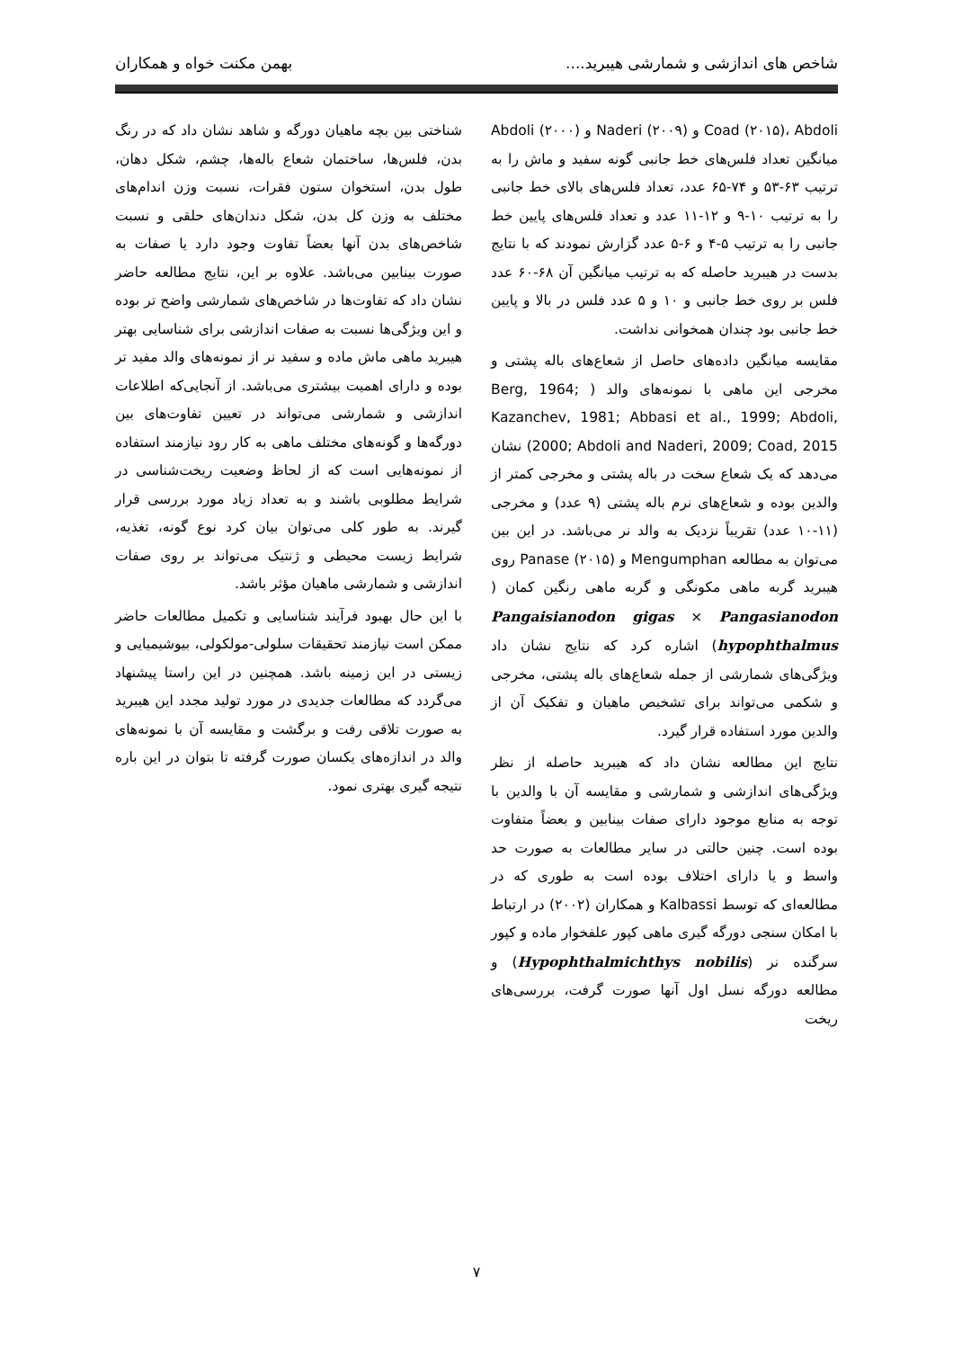شاخص های اندازشی و شمارشی هیبرید.... بهمن مکنت خواه و همکاران
Coad (۲۰۱۵)، Abdoli و Naderi (۲۰۰۹) و Abdoli (۲۰۰۰) میانگین تعداد فلس‌های خط جانبی گونه سفید و ماش را به ترتیب ۶۳-۵۳ و ۷۴-۶۵ عدد، تعداد فلس‌های بالای خط جانبی را به ترتیب ۱۰-۹ و ۱۲-۱۱ عدد و تعداد فلس‌های پایین خط جانبی را به ترتیب ۵-۴ و ۶-۵ عدد گزارش نمودند که با نتایج بدست در هیبرید حاصله که به ترتیب میانگین آن ۶۸-۶۰ عدد فلس بر روی خط جانبی و ۱۰ و ۵ عدد فلس در بالا و پایین خط جانبی بود چندان همخوانی نداشت.
مقایسه میانگین داده‌های حاصل از شعاع‌های باله پشتی و مخرجی این ماهی با نمونه‌های والد ( Berg, 1964; Kazanchev, 1981; Abbasi et al., 1999; Abdoli, 2000; Abdoli and Naderi, 2009; Coad, 2015) نشان می‌دهد که یک شعاع سخت در باله پشتی و مخرجی کمتر از والدین بوده و شعاع‌های نرم باله پشتی (۹ عدد) و مخرجی (۱۱-۱۰ عدد) تقریباً نزدیک به والد نر می‌باشد. در این بین می‌توان به مطالعه Mengumphan و Panase (۲۰۱۵) روی هیبرید گربه ماهی مکونگی و گربه ماهی رنگین کمان ( Pangaisianodon gigas × Pangasianodon hypophthalmus) اشاره کرد که نتایج نشان داد ویژگی‌های شمارشی از جمله شعاع‌های باله پشتی، مخرجی و شکمی می‌تواند برای تشخیص ماهیان و تفکیک آن از والدین مورد استفاده قرار گیرد.
نتایج این مطالعه نشان داد که هیبرید حاصله از نظر ویژگی‌های اندازشی و شمارشی و مقایسه آن با والدین با توجه به منابع موجود دارای صفات بینابین و بعضاً متفاوت بوده است. چنین حالتی در سایر مطالعات به صورت حد واسط و یا دارای اختلاف بوده است به طوری که در مطالعه‌ای که توسط Kalbassi و همکاران (۲۰۰۲) در ارتباط با امکان سنجی دورگه گیری ماهی کپور علفخوار ماده و کپور سرگنده نر (Hypophthalmichthys nobilis) و مطالعه دورگه نسل اول آنها صورت گرفت، بررسی‌های ریخت
شناختی بین بچه ماهیان دورگه و شاهد نشان داد که در رنگ بدن، فلس‌ها، ساختمان شعاع باله‌ها، چشم، شکل دهان، طول بدن، استخوان ستون فقرات، نسبت وزن اندام‌های مختلف به وزن کل بدن، شکل دندان‌های حلقی و نسبت شاخص‌های بدن آنها بعضاً تفاوت وجود دارد یا صفات به صورت بینابین می‌باشد. علاوه بر این، نتایج مطالعه حاضر نشان داد که تفاوت‌ها در شاخص‌های شمارشی واضح تر بوده و این ویژگی‌ها نسبت به صفات اندازشی برای شناسایی بهتر هیبرید ماهی ماش ماده و سفید نر از نمونه‌های والد مفید تر بوده و دارای اهمیت بیشتری می‌باشد. از آنجایی‌که اطلاعات اندازشی و شمارشی می‌تواند در تعیین تفاوت‌های بین دورگه‌ها و گونه‌های مختلف ماهی به کار رود نیازمند استفاده از نمونه‌هایی است که از لحاظ وضعیت ریخت‌شناسی در شرایط مطلوبی باشند و به تعداد زیاد مورد بررسی قرار گیرند. به طور کلی می‌توان بیان کرد نوع گونه، تغذیه، شرایط زیست محیطی و ژنتیک می‌تواند بر روی صفات اندازشی و شمارشی ماهیان مؤثر باشد.
با این حال بهبود فرآیند شناسایی و تکمیل مطالعات حاضر ممکن است نیازمند تحقیقات سلولی-مولکولی، بیوشیمیایی و زیستی در این زمینه باشد. همچنین در این راستا پیشنهاد می‌گردد که مطالعات جدیدی در مورد تولید مجدد این هیبرید به صورت تلاقی رفت و برگشت و مقایسه آن با نمونه‌های والد در اندازه‌های یکسان صورت گرفته تا بتوان در این باره نتیجه گیری بهتری نمود.
۷